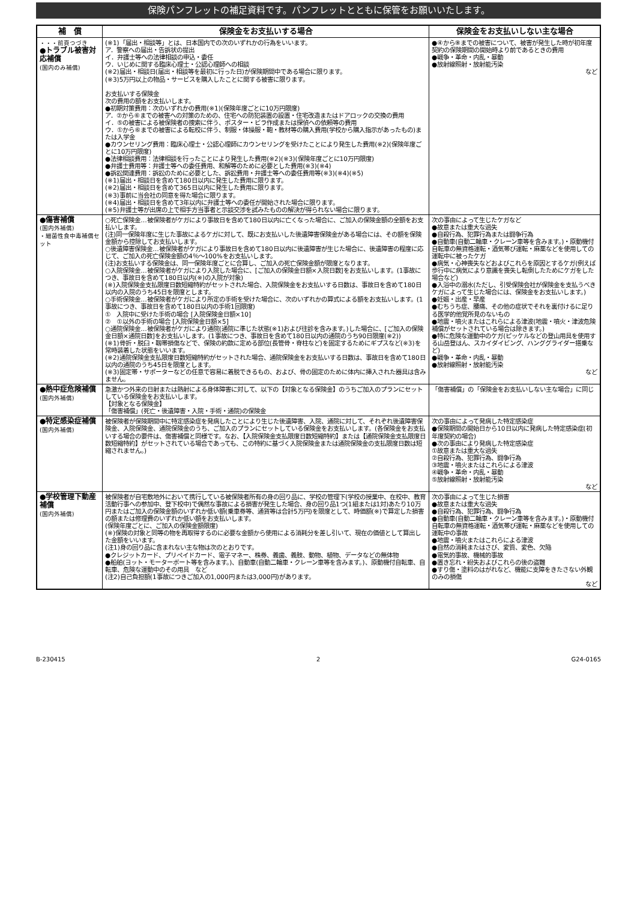保険パンフレットの補足資料です。パンフレットとともに保管をお願いいたします。
| 補 償 | 保険金をお支払いする場合 | 保険金をお支払いしない主な場合 |
| --- | --- | --- |
| ・・・前頁つづき ●トラブル被害対応補償 (国内のみ補償) | (※1)「届出・相談等」とは、日本国内での次のいずれかの行為をいいます。 ア．警察への届出・告訴状の提出 イ．弁護士等への法律相談の申込・委任 ウ．いじめに関する臨床心理士・公認心理師への相談 (※2)届出・相談日(届出・相談等を最初に行った日)が保険期間中である場合に限ります。 (※3)5万円以上の物品・サービスを購入したことに関する被害に限ります。 お支払いする保険金 次の費用の額をお支払いします。 ●初期対策費用：次のいずれかの費用(※1)(保険年度ごとに10万円限度) ア．②から⑥までの被害への対策のための、住宅への防犯装置の設置・住宅改造またはドアロックの交換の費用 イ．⑤の被害による被保険者の捜索に伴う、ポスター・ビラ作成または探偵への依頼等の費用 ウ．①から⑥までの被害による転校に伴う、制服・体操服・鞄・教材等の購入費用(学校から購入指示があったもの)または入学金 ●カウンセリング費用：臨床心理士・公認心理師にカウンセリングを受けたことにより発生した費用(※2)(保険年度ごとに10万円限度) ●法律相談費用：法律相談を行ったことにより発生した費用(※2)(※3)(保険年度ごとに10万円限度) ●弁護士費用等：弁護士等への委任費用、和解等のために必要とした費用(※3)(※4) ●訴訟関連費用：訴訟のために必要とした、訴訟費用・弁護士等への委任費用等(※3)(※4)(※5) (※1)届出・相談日を含めて180日以内に発生した費用に限ります。 (※2)届出・相談日を含めて365日以内に発生した費用に限ります。 (※3)事前に当会社の同意を得た場合に限ります。 (※4)届出・相談日を含めて3年以内に弁護士等への委任が開始された場合に限ります。 (※5)弁護士等が出席の上で相手方当事者と示談交渉を試みたものの解決が得られない場合に限ります。 | ●④から⑧までの被害について、被害が発生した時が初年度契約の保険期間の開始時より前であるときの費用 ●戦争・革命・内乱・暴動 ●放射線照射・放射能汚染 など |
| ●傷害補償 (国内外補償) ・細菌性食中毒補償セット | ○死亡保険金…被保険者がケガにより事故日を含めて180日以内に亡くなった場合に、ご加入の保険金額の全額をお支払いします。 (注)同一保険年度に生じた事故によるケガに対して、既にお支払いした後遺障害保険金がある場合には、その額を保険金額から控除してお支払いします。 ○後遺障害保険金…被保険者がケガにより事故日を含めて180日以内に後遺障害が生じた場合に、後遺障害の程度に応じて、ご加入の死亡保険金額の4％〜100%をお支払いします。 (注)お支払いする保険金は、同一保険年度ごとに合算し、ご加入の死亡保険金額が限度となります。 ○入院保険金…被保険者がケガにより入院した場合に、[ご加入の保険金日額×入院日数]をお支払いします。(1事故につき、事故日を含めて180日以内(※)の入院が対象) (※)入院保険金支払限度日数短縮特約がセットされた場合、入院保険金をお支払いする日数は、事故日を含めて180日以内の入院のうち45日を限度とします。 ○手術保険金…被保険者がケガにより所定の手術を受けた場合に、次のいずれかの算式による額をお支払いします。(1事故につき、事故日を含めて180日以内の手術1回限度) ① 入院中に受けた手術の場合 [入院保険金日額×10] ② ①以外の手術の場合 [入院保険金日額×5] ○通院保険金…被保険者がケガにより通院(通院に準じた状態(※1)および往診を含みます。)した場合に、[ご加入の保険金日額×通院日数]をお支払いします。(1事故につき、事故日を含めて180日以内の通院のうち90日限度(※2)) (※1)骨折・脱臼・靱帯損傷などで、保険の約款に定める部位(長管骨・脊柱など)を固定するためにギプスなど(※3)を常時装着した状態をいいます。 (※2)通院保険金支払限度日数短縮特約がセットされた場合、通院保険金をお支払いする日数は、事故日を含めて180日以内の通院のうち45日を限度とします。 (※3)固定帯・サポーターなどの任意で容易に着脱できるもの、および、骨の固定のために体内に挿入された器具は含みません。 | 次の事由によって生じたケガなど ●故意または重大な過失 ●自殺行為、犯罪行為または闘争行為 ●自動車(自動二輪車・クレーン車等を含みます。)・原動機付自転車の無資格運転・酒気帯び運転・麻薬などを使用しての運転中に被ったケガ ●病気・心神喪失などおよびこれらを原因とするケガ(例えば歩行中に病気により意識を喪失し転倒したためにケガをした場合など) ●入浴中の溺水(ただし、引受保険会社が保険金を支払うべきケガによって生じた場合には、保険金をお支払いします。) ●妊娠・出産・早産 ●むちうち症、腰痛、その他の症状でそれを裏付けるに足りる医学的他覚所見のないもの ●地震・噴火またはこれらによる津波(地震・噴火・津波危険補償がセットされている場合は除きます。) ●特に危険な運動中のケガ(ピッケルなどの登山用具を使用する山岳登はん、スカイダイビング、ハンググライダー搭乗など) ●戦争・革命・内乱・暴動 ●放射線照射・放射能汚染 など |
| ●熱中症危険補償 (国内外補償) | 急激かつ外来の日射または熱射による身体障害に対して、以下の【対象となる保険金】のうちご加入のプランにセットしている保険金をお支払いします。 【対象となる保険金】 「傷害補償」(死亡・後遺障害・入院・手術・通院)の保険金 | 「傷害補償」の「保険金をお支払いしない主な場合」に同じ |
| ●特定感染症補償 (国内外補償) | 被保険者が保険期間中に特定感染症を発病したことにより生じた後遺障害、入院、通院に対して、それぞれ後遺障害保険金、入院保険金、通院保険金のうち、ご加入のプランにセットしている保険金をお支払いします。(各保険金をお支払いする場合の要件は、傷害補償と同様です。なお、【入院保険金支払限度日数短縮特約】または【通院保険金支払限度日数短縮特約】がセットされている場合であっても、この特約に基づく入院保険金または通院保険金の支払限度日数は短縮されません。) | 次の事由によって発病した特定感染症 ●保険期間の開始日から10日以内に発病した特定感染症(初年度契約の場合) ●次の事由により発病した特定感染症 ①故意または重大な過失 ②自殺行為、犯罪行為、闘争行為 ③地震・噴火またはこれらによる津波 ④戦争・革命・内乱・暴動 ⑤放射線照射・放射能汚染 など |
| ●学校管理下動産補償 (国内外補償) | 被保険者が自宅敷地外において携行している被保険者所有の身の回り品に、学校の管理下(学校の授業中、在校中、教育活動行事への参加中、登下校中)で偶然な事故による損害が発生した場合、身の回り品1つ(1組または1対)あたり10万円またはご加入の保険金額のいずれか低い額(乗車券等、通貨等は合計5万円)を限度として、時価額(※)で算定した損害の額または修理費のいずれか低い額をお支払いします。 (保険年度ごとに、ご加入の保険金額限度) (※)保険の対象と同等の物を再取得するのに必要な金額から使用による消耗分を差し引いて、現在の価値として算出した金額をいいます。 (注1)身の回り品に含まれない主な物は次のとおりです。 ●クレジットカード、プリペイドカード、電子マネー、株券、義歯、義肢、動物、植物、データなどの無体物 ●船舶(ヨット・モーターボート等を含みます。)、自動車(自動二輪車・クレーン車等を含みます。)、原動機付自転車、自転車、危険な運動中のその用具 など (注2)自己負担額(1事故につきご加入の1,000円または3,000円)があります。 | 次の事由によって生じた損害 ●故意または重大な過失 ●自殺行為、犯罪行為、闘争行為 ●自動車(自動二輪車・クレーン車等を含みます。)・原動機付自転車の無資格運転・酒気帯び運転・麻薬などを使用しての運転中の事故 ●地震・噴火またはこれらによる津波 ●自然の消耗またはさび、変質、変色、欠陥 ●電気的事故、機械的事故 ●置き忘れ・紛失およびこれらの後の盗難 ●すり傷・塗料のはがれなど、機能に支障をきたさない外観のみの損傷 など |
B-230415 2 G24-0165